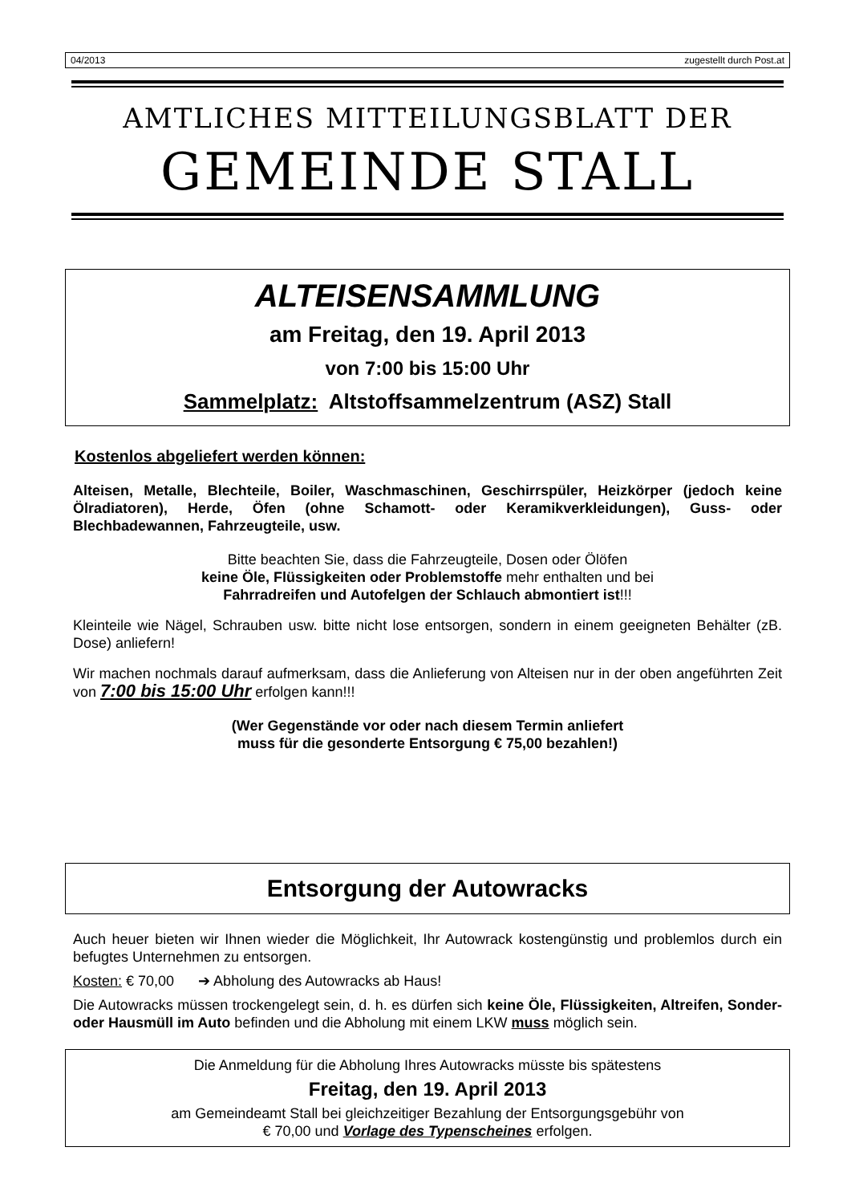04/2013 zugestellt durch Post.at
AMTLICHES MITTEILUNGSBLATT DER
GEMEINDE STALL
ALTEISENSAMMLUNG
am Freitag, den 19. April 2013
von 7:00 bis 15:00 Uhr
Sammelplatz: Altstoffsammelzentrum (ASZ) Stall
Kostenlos abgeliefert werden können:
Alteisen, Metalle, Blechteile, Boiler, Waschmaschinen, Geschirrspüler, Heizkörper (jedoch keine Ölradiatoren), Herde, Öfen (ohne Schamott- oder Keramikverkleidungen), Guss- oder Blechbadewannen, Fahrzeugteile, usw.
Bitte beachten Sie, dass die Fahrzeugteile, Dosen oder Ölöfen
keine Öle, Flüssigkeiten oder Problemstoffe mehr enthalten und bei
Fahrradreifen und Autofelgen der Schlauch abmontiert ist!!!
Kleinteile wie Nägel, Schrauben usw. bitte nicht lose entsorgen, sondern in einem geeigneten Behälter (zB. Dose) anliefern!
Wir machen nochmals darauf aufmerksam, dass die Anlieferung von Alteisen nur in der oben angeführten Zeit von 7:00 bis 15:00 Uhr erfolgen kann!!!
(Wer Gegenstände vor oder nach diesem Termin anliefert
muss für die gesonderte Entsorgung € 75,00 bezahlen!)
Entsorgung der Autowracks
Auch heuer bieten wir Ihnen wieder die Möglichkeit, Ihr Autowrack kostengünstig und problemlos durch ein befugtes Unternehmen zu entsorgen.
Kosten: € 70,00 ➔ Abholung des Autowracks ab Haus!
Die Autowracks müssen trockengelegt sein, d. h. es dürfen sich keine Öle, Flüssigkeiten, Altreifen, Sonder- oder Hausmüll im Auto befinden und die Abholung mit einem LKW muss möglich sein.
Die Anmeldung für die Abholung Ihres Autowracks müsste bis spätestens
Freitag, den 19. April 2013
am Gemeindeamt Stall bei gleichzeitiger Bezahlung der Entsorgungsgebühr von
€ 70,00 und Vorlage des Typenscheines erfolgen.